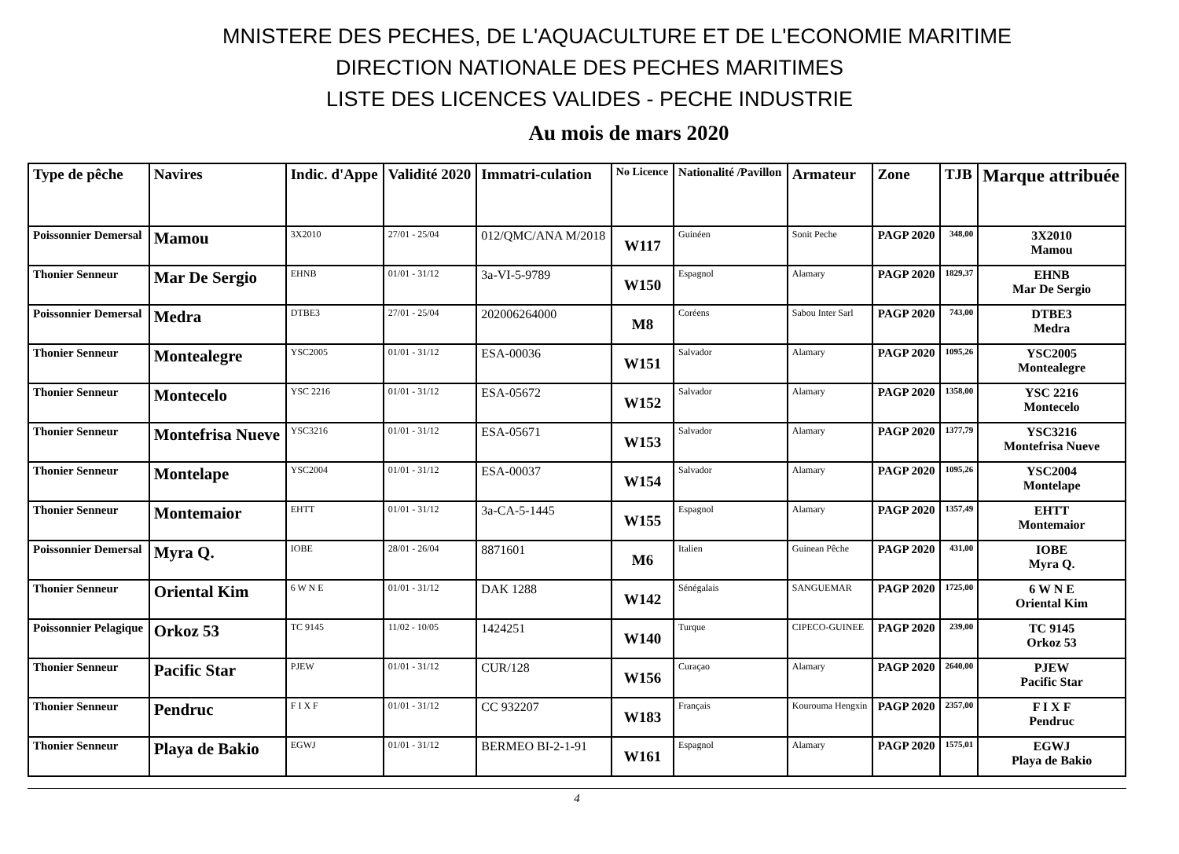MNISTERE DES PECHES, DE L'AQUACULTURE ET DE L'ECONOMIE MARITIME
DIRECTION NATIONALE DES PECHES MARITIMES
LISTE DES LICENCES VALIDES - PECHE INDUSTRIE
Au mois de mars 2020
| Type de pêche | Navires | Indic. d'Appe | Validité 2020 | Immatri-culation | No Licence | Nationalité /Pavillon | Armateur | Zone | TJB | Marque attribuée |
| --- | --- | --- | --- | --- | --- | --- | --- | --- | --- | --- |
| Poissonnier Demersal | Mamou | 3X2010 | 27/01 - 25/04 | 012/QMC/ANA M/2018 | W117 | Guinéen | Sonit Peche | PAGP 2020 | 348,00 | 3X2010 Mamou |
| Thonier Senneur | Mar De Sergio | EHNB | 01/01 - 31/12 | 3a-VI-5-9789 | W150 | Espagnol | Alamary | PAGP 2020 | 1829,37 | EHNB Mar De Sergio |
| Poissonnier Demersal | Medra | DTBE3 | 27/01 - 25/04 | 202006264000 | M8 | Coréens | Sabou Inter Sarl | PAGP 2020 | 743,00 | DTBE3 Medra |
| Thonier Senneur | Montealegre | YSC2005 | 01/01 - 31/12 | ESA-00036 | W151 | Salvador | Alamary | PAGP 2020 | 1095,26 | YSC2005 Montealegre |
| Thonier Senneur | Montecelo | YSC 2216 | 01/01 - 31/12 | ESA-05672 | W152 | Salvador | Alamary | PAGP 2020 | 1358,00 | YSC 2216 Montecelo |
| Thonier Senneur | Montefrisa Nueve | YSC3216 | 01/01 - 31/12 | ESA-05671 | W153 | Salvador | Alamary | PAGP 2020 | 1377,79 | YSC3216 Montefrisa Nueve |
| Thonier Senneur | Montelape | YSC2004 | 01/01 - 31/12 | ESA-00037 | W154 | Salvador | Alamary | PAGP 2020 | 1095,26 | YSC2004 Montelape |
| Thonier Senneur | Montemaior | EHTT | 01/01 - 31/12 | 3a-CA-5-1445 | W155 | Espagnol | Alamary | PAGP 2020 | 1357,49 | EHTT Montemaior |
| Poissonnier Demersal | Myra Q. | IOBE | 28/01 - 26/04 | 8871601 | M6 | Italien | Guinean Pêche | PAGP 2020 | 431,00 | IOBE Myra Q. |
| Thonier Senneur | Oriental Kim | 6 W N E | 01/01 - 31/12 | DAK 1288 | W142 | Sénégalais | SANGUEMAR | PAGP 2020 | 1725,00 | 6 W N E Oriental Kim |
| Poissonnier Pelagique | Orkoz 53 | TC 9145 | 11/02 - 10/05 | 1424251 | W140 | Turque | CIPECO-GUINEE | PAGP 2020 | 239,00 | TC 9145 Orkoz 53 |
| Thonier Senneur | Pacific Star | PJEW | 01/01 - 31/12 | CUR/128 | W156 | Curaçao | Alamary | PAGP 2020 | 2640,00 | PJEW Pacific Star |
| Thonier Senneur | Pendruc | F I X F | 01/01 - 31/12 | CC 932207 | W183 | Français | Kourouma Hengxin | PAGP 2020 | 2357,00 | F I X F Pendruc |
| Thonier Senneur | Playa de Bakio | EGWJ | 01/01 - 31/12 | BERMEO BI-2-1-91 | W161 | Espagnol | Alamary | PAGP 2020 | 1575,01 | EGWJ Playa de Bakio |
4